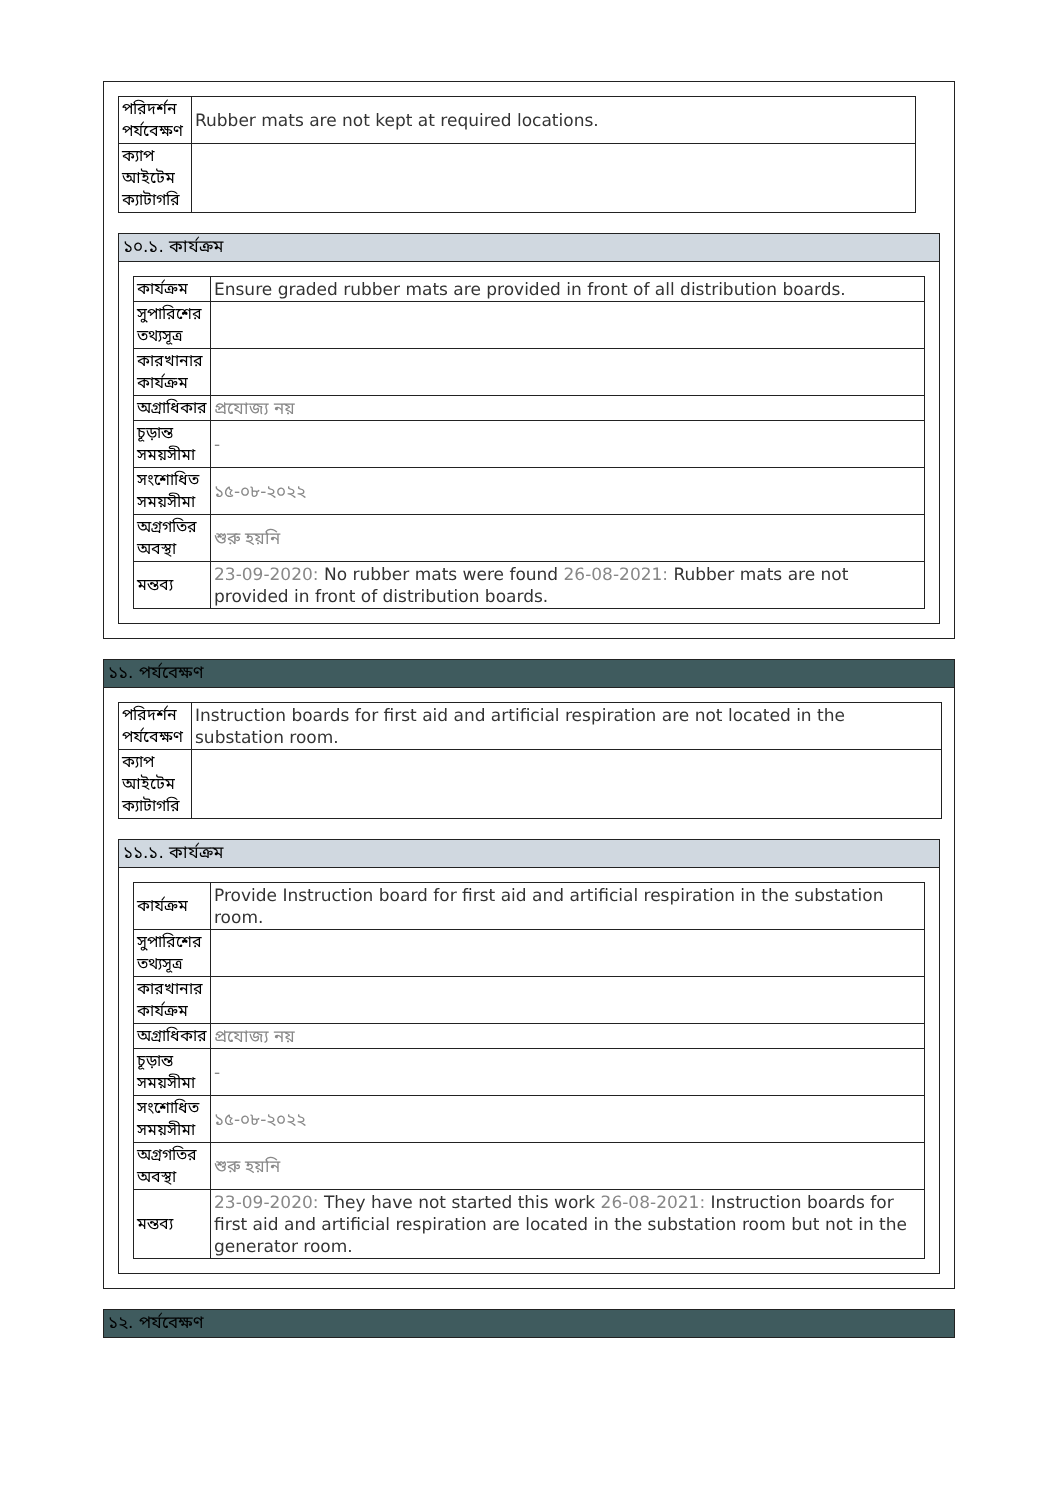| পরিদর্শন পর্যবেক্ষণ | Rubber mats are not kept at required locations. |
| ক্যাপ আইটেম ক্যাটাগরি | |
১০.১. কার্যক্রম
| কার্যক্রম | Ensure graded rubber mats are provided in front of all distribution boards. |
| সুপারিশের তথ্যসূত্র | |
| কারখানার কার্যক্রম | |
| অগ্রাধিকার | প্রযোজ্য নয় |
| চূড়ান্ত সময়সীমা | - |
| সংশোধিত সময়সীমা | ১৫-০৮-২০২২ |
| অগ্রগতির অবস্থা | শুরু হয়নি |
| মন্তব্য | 23-09-2020: No rubber mats were found 26-08-2021: Rubber mats are not provided in front of distribution boards. |
১১. পর্যবেক্ষণ
| পরিদর্শন পর্যবেক্ষণ | Instruction boards for first aid and artificial respiration are not located in the substation room. |
| ক্যাপ আইটেম ক্যাটাগরি | |
১১.১. কার্যক্রম
| কার্যক্রম | Provide Instruction board for first aid and artificial respiration in the substation room. |
| সুপারিশের তথ্যসূত্র | |
| কারখানার কার্যক্রম | |
| অগ্রাধিকার | প্রযোজ্য নয় |
| চূড়ান্ত সময়সীমা | - |
| সংশোধিত সময়সীমা | ১৫-০৮-২০২২ |
| অগ্রগতির অবস্থা | শুরু হয়নি |
| মন্তব্য | 23-09-2020: They have not started this work 26-08-2021: Instruction boards for first aid and artificial respiration are located in the substation room but not in the generator room. |
১২. পর্যবেক্ষণ